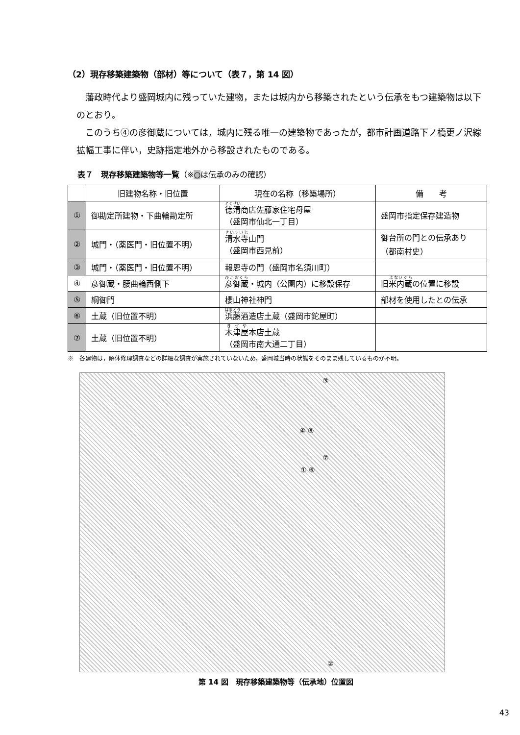（2）現存移築建築物（部材）等について（表７，第 14 図）
藩政時代より盛岡城内に残っていた建物，または城内から移築されたという伝承をもつ建築物は以下のとおり。
このうち④の彦御蔵については，城内に残る唯一の建築物であったが，都市計画道路下ノ橋更ノ沢線拡幅工事に伴い，史跡指定地外から移設されたものである。
表７　現存移築建築物等一覧（※○は伝承のみの確認）
| | 旧建物名称・旧位置 | 現在の名称（移築場所） | 備 考 |
| --- | --- | --- | --- |
| ① | 御勘定所建物・下曲輪勘定所 | 徳清 商店佐藤家住宅母屋 （盛岡市仙北一丁目） | 盛岡市指定保存建造物 |
| ② | 城門・（薬医門・旧位置不明） | 清水寺 山門 （盛岡市西見前） | 御台所の門との伝承あり （都南村史） |
| ③ | 城門・（薬医門・旧位置不明） | 報恩寺の門（盛岡市名須川町） | |
| ④ | 彦御蔵・腰曲輪西側下 | 彦御蔵 ・城内（公園内）に移設保存 | 旧 米内蔵 の位置に移設 |
| ⑤ | 綱御門 | 櫻山神社神門 | 部材を使用したとの伝承 |
| ⑥ | 土蔵（旧位置不明） | 浜藤 酒造店土蔵（盛岡市鉈屋町） | |
| ⑦ | 土蔵（旧位置不明） | 木津屋 本店土蔵 （盛岡市南大通二丁目） | |
※　各建物は，解体修理調査などの詳細な調査が実施されていないため，盛岡城当時の状態をそのまま残しているものか不明。
③
④ ⑤
⑦
① ⑥
②
第 14 図　現存移築建築物等（伝承地）位置図
43